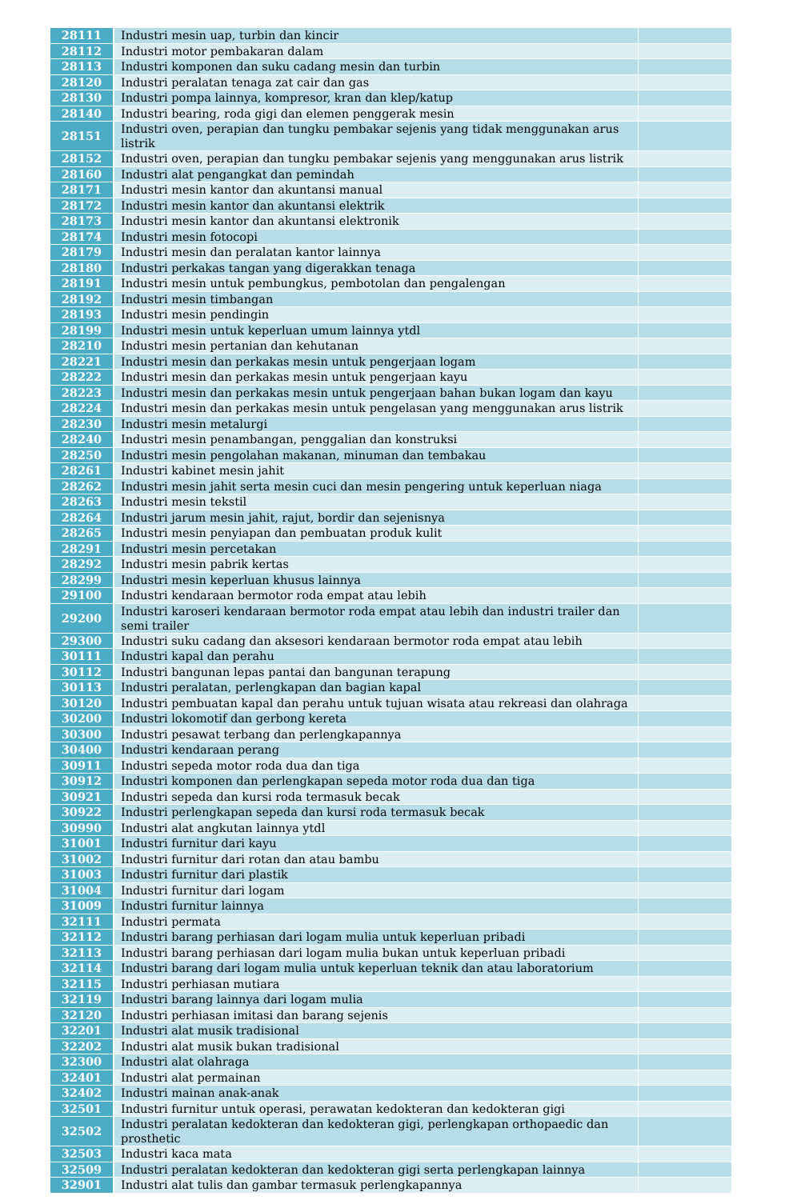| 28111 | Industri mesin uap, turbin dan kincir | |
| 28112 | Industri motor pembakaran dalam | |
| 28113 | Industri komponen dan suku cadang mesin dan turbin | |
| 28120 | Industri peralatan tenaga zat cair dan gas | |
| 28130 | Industri pompa lainnya, kompresor, kran dan klep/katup | |
| 28140 | Industri bearing, roda gigi dan elemen penggerak mesin | |
| 28151 | Industri oven, perapian dan tungku pembakar sejenis yang tidak menggunakan arus listrik | |
| 28152 | Industri oven, perapian dan tungku pembakar sejenis yang menggunakan arus listrik | |
| 28160 | Industri alat pengangkat dan pemindah | |
| 28171 | Industri mesin kantor dan akuntansi manual | |
| 28172 | Industri mesin kantor dan akuntansi elektrik | |
| 28173 | Industri mesin kantor dan akuntansi elektronik | |
| 28174 | Industri mesin fotocopi | |
| 28179 | Industri mesin dan peralatan kantor lainnya | |
| 28180 | Industri perkakas tangan yang digerakkan tenaga | |
| 28191 | Industri mesin untuk pembungkus, pembotolan dan pengalengan | |
| 28192 | Industri mesin timbangan | |
| 28193 | Industri mesin pendingin | |
| 28199 | Industri mesin untuk keperluan umum lainnya ytdl | |
| 28210 | Industri mesin pertanian dan kehutanan | |
| 28221 | Industri mesin dan perkakas mesin untuk pengerjaan logam | |
| 28222 | Industri mesin dan perkakas mesin untuk pengerjaan kayu | |
| 28223 | Industri mesin dan perkakas mesin untuk pengerjaan bahan bukan logam dan kayu | |
| 28224 | Industri mesin dan perkakas mesin untuk pengelasan yang menggunakan arus listrik | |
| 28230 | Industri mesin metalurgi | |
| 28240 | Industri mesin penambangan, penggalian dan konstruksi | |
| 28250 | Industri mesin pengolahan makanan, minuman dan tembakau | |
| 28261 | Industri kabinet mesin jahit | |
| 28262 | Industri mesin jahit serta mesin cuci dan mesin pengering untuk keperluan niaga | |
| 28263 | Industri mesin tekstil | |
| 28264 | Industri jarum mesin jahit, rajut, bordir dan sejenisnya | |
| 28265 | Industri mesin penyiapan dan pembuatan produk kulit | |
| 28291 | Industri mesin percetakan | |
| 28292 | Industri mesin pabrik kertas | |
| 28299 | Industri mesin keperluan khusus lainnya | |
| 29100 | Industri kendaraan bermotor roda empat atau lebih | |
| 29200 | Industri karoseri kendaraan bermotor roda empat atau lebih dan industri trailer dan semi trailer | |
| 29300 | Industri suku cadang dan aksesori kendaraan bermotor roda empat atau lebih | |
| 30111 | Industri kapal dan perahu | |
| 30112 | Industri bangunan lepas pantai dan bangunan terapung | |
| 30113 | Industri peralatan, perlengkapan dan bagian kapal | |
| 30120 | Industri pembuatan kapal dan perahu untuk tujuan wisata atau rekreasi dan olahraga | |
| 30200 | Industri lokomotif dan gerbong kereta | |
| 30300 | Industri pesawat terbang dan perlengkapannya | |
| 30400 | Industri kendaraan perang | |
| 30911 | Industri sepeda motor roda dua dan tiga | |
| 30912 | Industri komponen dan perlengkapan sepeda motor roda dua dan tiga | |
| 30921 | Industri sepeda dan kursi roda termasuk becak | |
| 30922 | Industri perlengkapan sepeda dan kursi roda termasuk becak | |
| 30990 | Industri alat angkutan lainnya ytdl | |
| 31001 | Industri furnitur dari kayu | |
| 31002 | Industri furnitur dari rotan dan atau bambu | |
| 31003 | Industri furnitur dari plastik | |
| 31004 | Industri furnitur dari logam | |
| 31009 | Industri furnitur lainnya | |
| 32111 | Industri permata | |
| 32112 | Industri barang perhiasan dari logam mulia untuk keperluan pribadi | |
| 32113 | Industri barang perhiasan dari logam mulia bukan untuk keperluan pribadi | |
| 32114 | Industri barang dari logam mulia untuk keperluan teknik dan atau laboratorium | |
| 32115 | Industri perhiasan mutiara | |
| 32119 | Industri barang lainnya dari logam mulia | |
| 32120 | Industri perhiasan imitasi dan barang sejenis | |
| 32201 | Industri alat musik tradisional | |
| 32202 | Industri alat musik bukan tradisional | |
| 32300 | Industri alat olahraga | |
| 32401 | Industri alat permainan | |
| 32402 | Industri mainan anak-anak | |
| 32501 | Industri furnitur untuk operasi, perawatan kedokteran dan kedokteran gigi | |
| 32502 | Industri peralatan kedokteran dan kedokteran gigi, perlengkapan orthopaedic dan prosthetic | |
| 32503 | Industri kaca mata | |
| 32509 | Industri peralatan kedokteran dan kedokteran gigi serta perlengkapan lainnya | |
| 32901 | Industri alat tulis dan gambar termasuk perlengkapannya | |